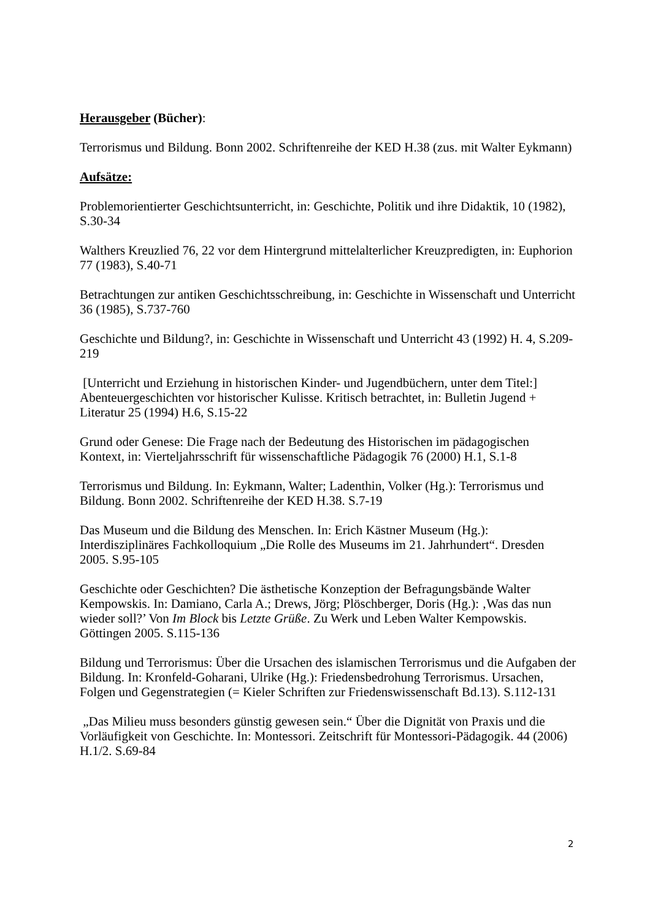Herausgeber (Bücher):
Terrorismus und Bildung. Bonn 2002. Schriftenreihe der KED H.38 (zus. mit Walter Eykmann)
Aufsätze:
Problemorientierter Geschichtsunterricht, in: Geschichte, Politik und ihre Didaktik, 10 (1982), S.30-34
Walthers Kreuzlied 76, 22 vor dem Hintergrund mittelalterlicher Kreuzpredigten, in: Euphorion 77 (1983), S.40-71
Betrachtungen zur antiken Geschichtsschreibung, in: Geschichte in Wissenschaft und Unterricht 36 (1985), S.737-760
Geschichte und Bildung?, in: Geschichte in Wissenschaft und Unterricht 43 (1992) H. 4, S.209-219
[Unterricht und Erziehung in historischen Kinder- und Jugendbüchern, unter dem Titel:] Abenteuergeschichten vor historischer Kulisse. Kritisch betrachtet, in: Bulletin Jugend + Literatur 25 (1994) H.6, S.15-22
Grund oder Genese: Die Frage nach der Bedeutung des Historischen im pädagogischen Kontext, in: Vierteljahrsschrift für wissenschaftliche Pädagogik 76 (2000) H.1, S.1-8
Terrorismus und Bildung. In: Eykmann, Walter; Ladenthin, Volker (Hg.): Terrorismus und Bildung. Bonn 2002. Schriftenreihe der KED H.38. S.7-19
Das Museum und die Bildung des Menschen. In: Erich Kästner Museum (Hg.): Interdisziplinäres Fachkolloquium „Die Rolle des Museums im 21. Jahrhundert“. Dresden 2005. S.95-105
Geschichte oder Geschichten? Die ästhetische Konzeption der Befragungsbände Walter Kempowskis. In: Damiano, Carla A.; Drews, Jörg; Plöschberger, Doris (Hg.): ‚Was das nun wieder soll?’ Von Im Block bis Letzte Grüße. Zu Werk und Leben Walter Kempowskis. Göttingen 2005. S.115-136
Bildung und Terrorismus: Über die Ursachen des islamischen Terrorismus und die Aufgaben der Bildung. In: Kronfeld-Goharani, Ulrike (Hg.): Friedensbedrohung Terrorismus. Ursachen, Folgen und Gegenstrategien (= Kieler Schriften zur Friedenswissenschaft Bd.13). S.112-131
„Das Milieu muss besonders günstig gewesen sein.“ Über die Dignität von Praxis und die Vorläufigkeit von Geschichte. In: Montessori. Zeitschrift für Montessori-Pädagogik. 44 (2006) H.1/2. S.69-84
2